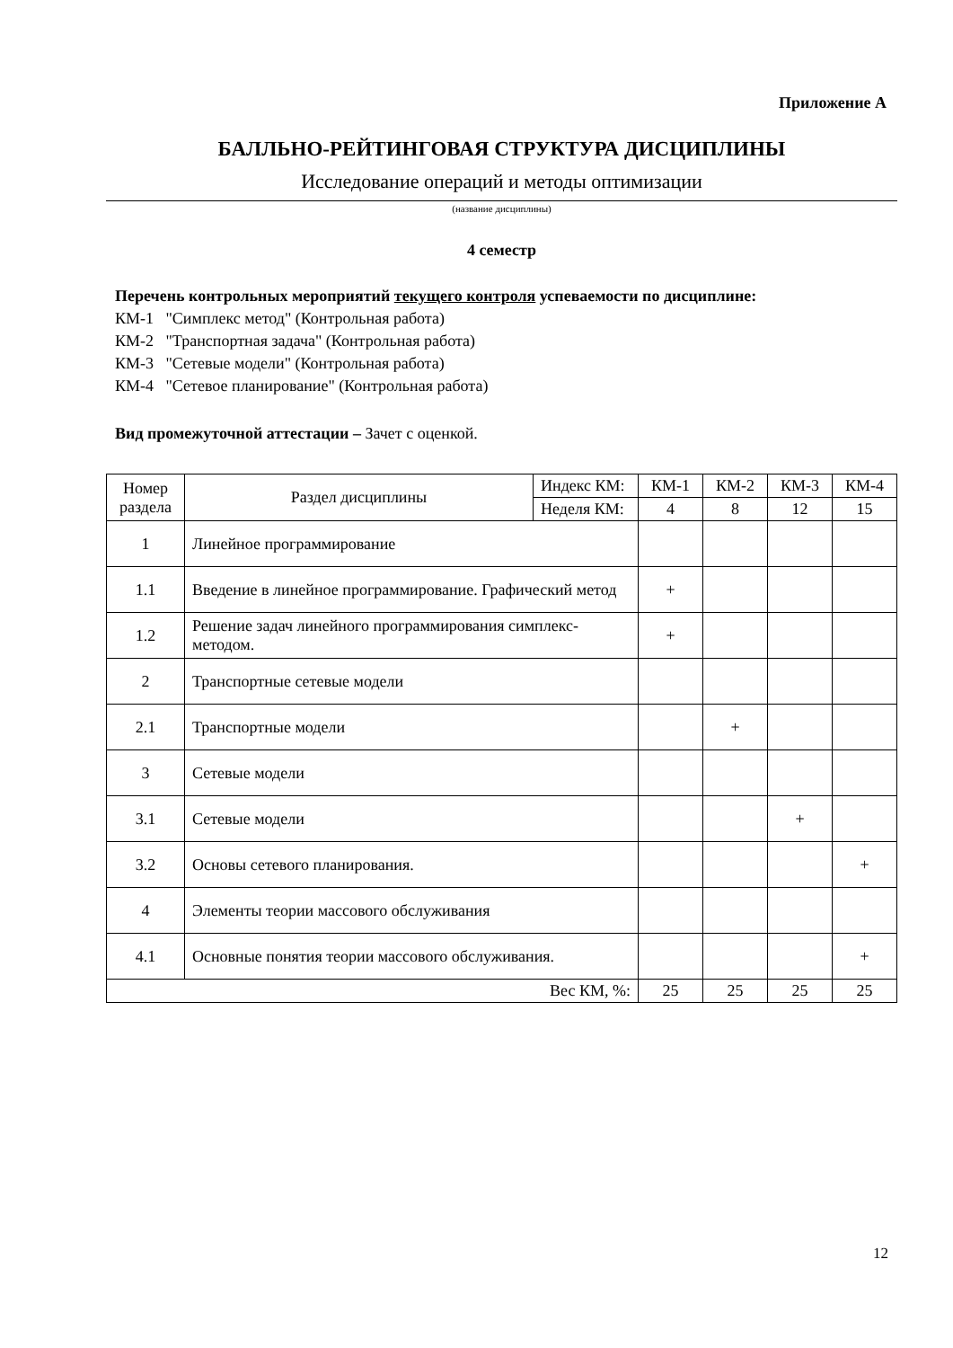Приложение А
БАЛЛЬНО-РЕЙТИНГОВАЯ СТРУКТУРА ДИСЦИПЛИНЫ
Исследование операций и методы оптимизации
(название дисциплины)
4 семестр
Перечень контрольных мероприятий текущего контроля успеваемости по дисциплине:
КМ-1 "Симплекс метод" (Контрольная работа)
КМ-2 "Транспортная задача" (Контрольная работа)
КМ-3 "Сетевые модели" (Контрольная работа)
КМ-4 "Сетевое планирование" (Контрольная работа)
Вид промежуточной аттестации – Зачет с оценкой.
| Номер раздела | Раздел дисциплины | Индекс КМ: | КМ-1 | КМ-2 | КМ-3 | КМ-4 |
| | | Неделя КМ: | 4 | 8 | 12 | 15 |
| 1 | Линейное программирование | | | | | |
| 1.1 | Введение в линейное программирование. Графический метод | | + | | | |
| 1.2 | Решение задач линейного программирования симплекс-методом. | | + | | | |
| 2 | Транспортные сетевые модели | | | | | |
| 2.1 | Транспортные модели | | | + | | |
| 3 | Сетевые модели | | | | | |
| 3.1 | Сетевые модели | | | | + | |
| 3.2 | Основы сетевого планирования. | | | | | + |
| 4 | Элементы теории массового обслуживания | | | | | |
| 4.1 | Основные понятия теории массового обслуживания. | | | | | + |
| Вес КМ, %: | | | 25 | 25 | 25 | 25 |
12